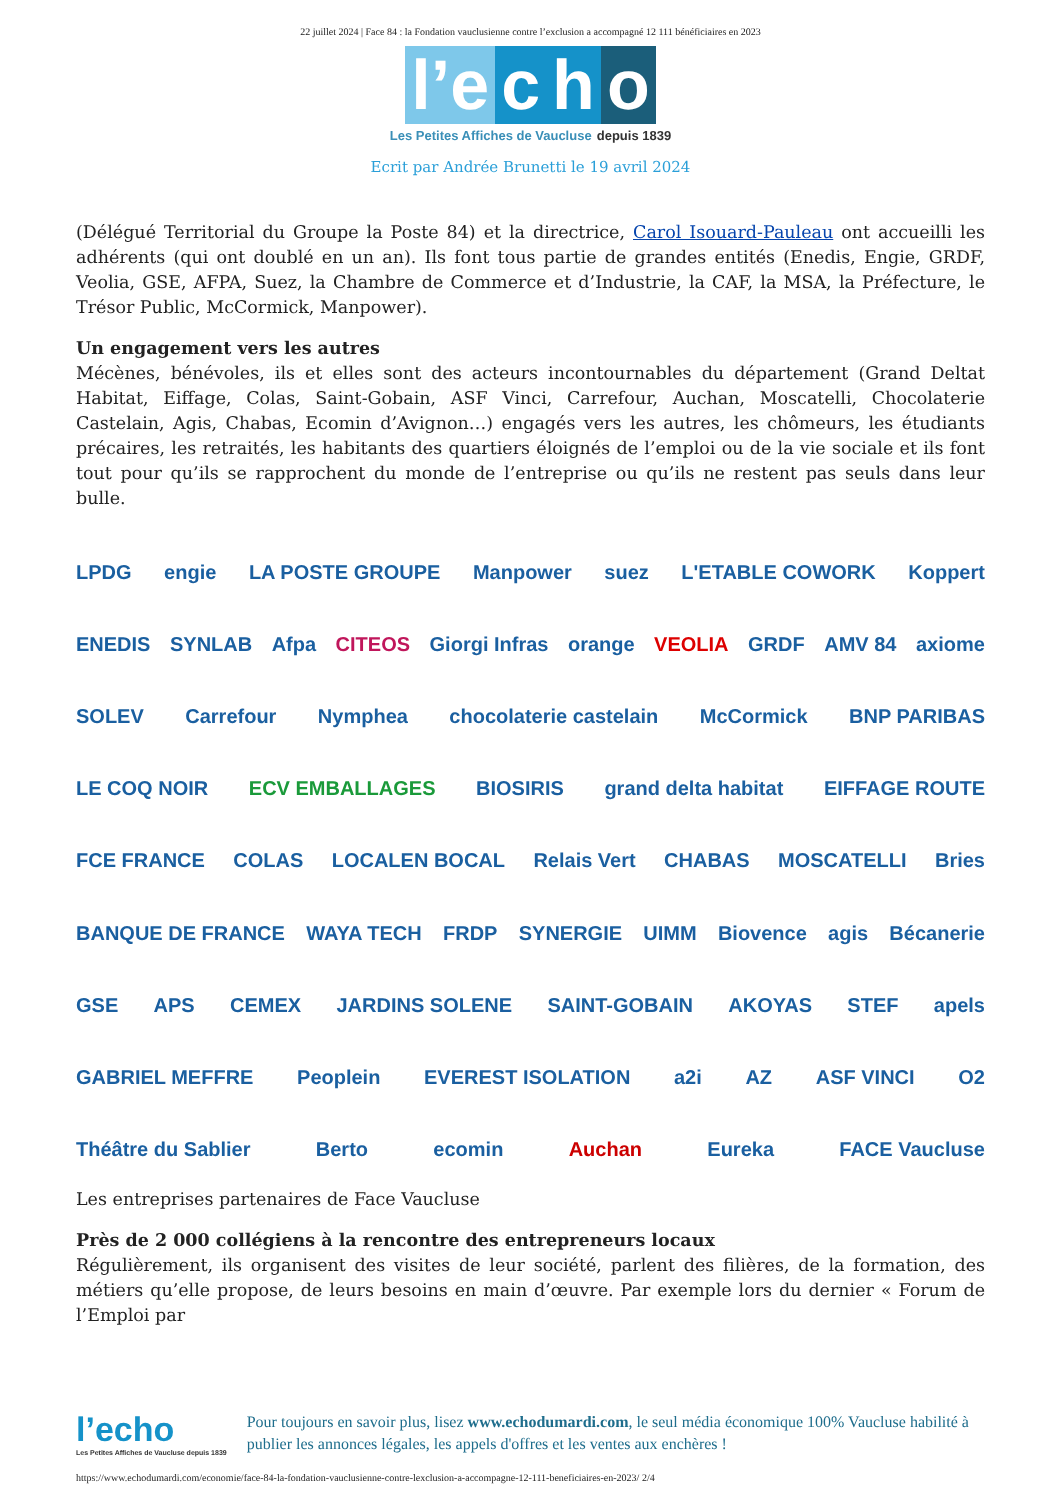22 juillet 2024 | Face 84 : la Fondation vauclusienne contre l’exclusion a accompagné 12 111 bénéficiaires en 2023
l’e c h o
Les Petites Affiches de Vaucluse depuis 1839
Ecrit par Andrée Brunetti le 19 avril 2024
(Délégué Territorial du Groupe la Poste 84) et la directrice, Carol Isouard-Pauleau ont accueilli les adhérents (qui ont doublé en un an). Ils font tous partie de grandes entités (Enedis, Engie, GRDF, Veolia, GSE, AFPA, Suez, la Chambre de Commerce et d’Industrie, la CAF, la MSA, la Préfecture, le Trésor Public, McCormick, Manpower).
Un engagement vers les autres
Mécènes, bénévoles, ils et elles sont des acteurs incontournables du département (Grand Deltat Habitat, Eiffage, Colas, Saint-Gobain, ASF Vinci, Carrefour, Auchan, Moscatelli, Chocolaterie Castelain, Agis, Chabas, Ecomin d’Avignon…) engagés vers les autres, les chômeurs, les étudiants précaires, les retraités, les habitants des quartiers éloignés de l’emploi ou de la vie sociale et ils font tout pour qu’ils se rapprochent du monde de l’entreprise ou qu’ils ne restent pas seuls dans leur bulle.
LPDG engie LA POSTE GROUPE Manpower suez L'ETABLE COWORK Koppert ENEDIS SYNLAB Afpa CITEOS Giorgi Infras orange VEOLIA GRDF AMV 84 axiome SOLEV Carrefour Nymphea chocolaterie castelain McCormick BNP PARIBAS LE COQ NOIR ECV EMBALLAGES BIOSIRIS grand delta habitat EIFFAGE ROUTE FCE FRANCE COLAS LOCALEN BOCAL Relais Vert CHABAS MOSCATELLI Bries BANQUE DE FRANCE WAYA TECH FRDP SYNERGIE UIMM Biovence agis Bécanerie GSE APS CEMEX JARDINS SOLENE SAINT-GOBAIN AKOYAS STEF apels GABRIEL MEFFRE Peoplein EVEREST ISOLATION a2i AZ ASF VINCI O2 Théâtre du Sablier Berto ecomin Auchan Eureka FACE Vaucluse
Les entreprises partenaires de Face Vaucluse
Près de 2 000 collégiens à la rencontre des entrepreneurs locaux
Régulièrement, ils organisent des visites de leur société, parlent des filières, de la formation, des métiers qu’elle propose, de leurs besoins en main d’œuvre. Par exemple lors du dernier « Forum de l’Emploi par
l’echo
Les Petites Affiches de Vaucluse depuis 1839
Pour toujours en savoir plus, lisez www.echodumardi.com, le seul média économique 100% Vaucluse habilité à publier les annonces légales, les appels d'offres et les ventes aux enchères !
https://www.echodumardi.com/economie/face-84-la-fondation-vauclusienne-contre-lexclusion-a-accompagne-12-111-beneficiaires-en-2023/ 2/4